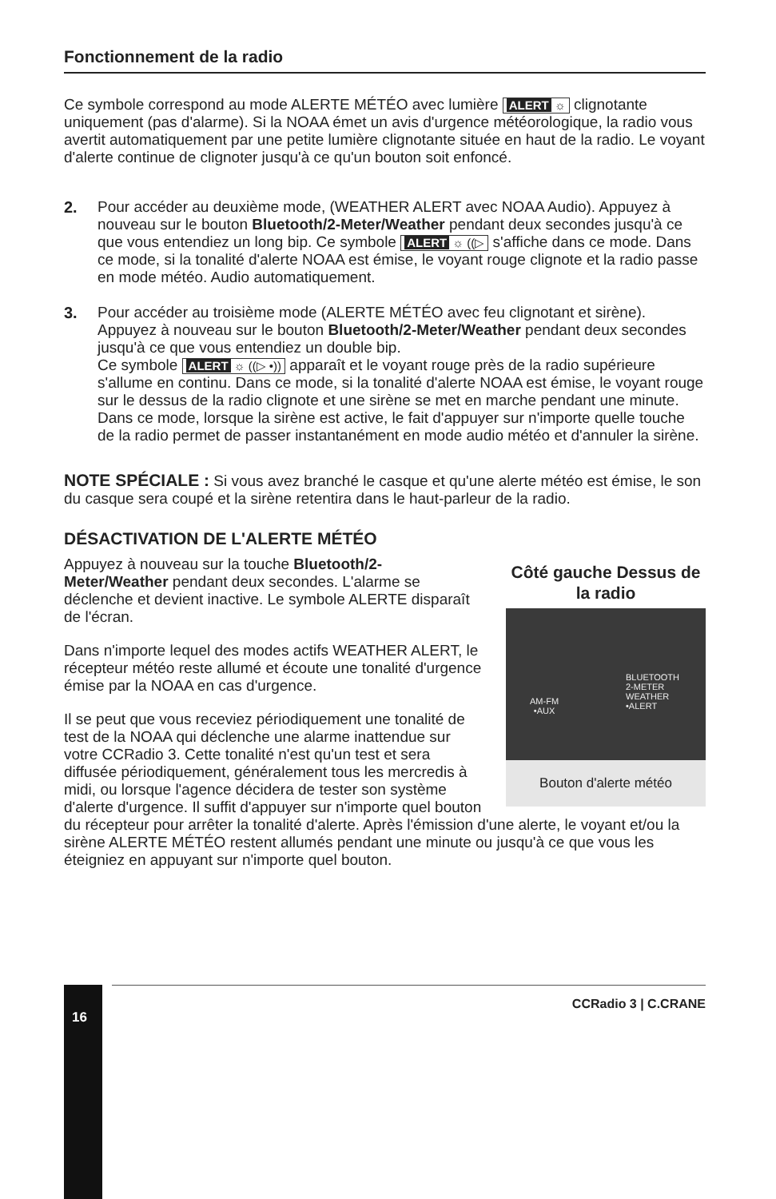Fonctionnement de la radio
Ce symbole correspond au mode ALERTE MÉTÉO avec lumière ALERT ☼ clignotante uniquement (pas d'alarme). Si la NOAA émet un avis d'urgence météorologique, la radio vous avertit automatiquement par une petite lumière clignotante située en haut de la radio. Le voyant d'alerte continue de clignoter jusqu'à ce qu'un bouton soit enfoncé.
2. Pour accéder au deuxième mode, (WEATHER ALERT avec NOAA Audio). Appuyez à nouveau sur le bouton Bluetooth/2-Meter/Weather pendant deux secondes jusqu'à ce que vous entendiez un long bip. Ce symbole ALERT ☼ ((▷ s'affiche dans ce mode. Dans ce mode, si la tonalité d'alerte NOAA est émise, le voyant rouge clignote et la radio passe en mode météo. Audio automatiquement.
3. Pour accéder au troisième mode (ALERTE MÉTÉO avec feu clignotant et sirène). Appuyez à nouveau sur le bouton Bluetooth/2-Meter/Weather pendant deux secondes jusqu'à ce que vous entendiez un double bip.
Ce symbole ALERT ☼ ((▷ •)) apparaît et le voyant rouge près de la radio supérieure s'allume en continu. Dans ce mode, si la tonalité d'alerte NOAA est émise, le voyant rouge sur le dessus de la radio clignote et une sirène se met en marche pendant une minute. Dans ce mode, lorsque la sirène est active, le fait d'appuyer sur n'importe quelle touche de la radio permet de passer instantanément en mode audio météo et d'annuler la sirène.
NOTE SPÉCIALE : Si vous avez branché le casque et qu'une alerte météo est émise, le son du casque sera coupé et la sirène retentira dans le haut-parleur de la radio.
DÉSACTIVATION DE L'ALERTE MÉTÉO
Côté gauche Dessus de la radio
AM-FM
•AUX
BLUETOOTH
2-METER
WEATHER
•ALERT
Bouton d'alerte météo
Appuyez à nouveau sur la touche Bluetooth/2-Meter/Weather pendant deux secondes. L'alarme se déclenche et devient inactive. Le symbole ALERTE disparaît de l'écran.
Dans n'importe lequel des modes actifs WEATHER ALERT, le récepteur météo reste allumé et écoute une tonalité d'urgence émise par la NOAA en cas d'urgence.
Il se peut que vous receviez périodiquement une tonalité de test de la NOAA qui déclenche une alarme inattendue sur votre CCRadio 3. Cette tonalité n'est qu'un test et sera diffusée périodiquement, généralement tous les mercredis à midi, ou lorsque l'agence décidera de tester son système d'alerte d'urgence. Il suffit d'appuyer sur n'importe quel bouton du récepteur pour arrêter la tonalité d'alerte. Après l'émission d'une alerte, le voyant et/ou la sirène ALERTE MÉTÉO restent allumés pendant une minute ou jusqu'à ce que vous les éteigniez en appuyant sur n'importe quel bouton.
16
CCRadio 3 | C.CRANE